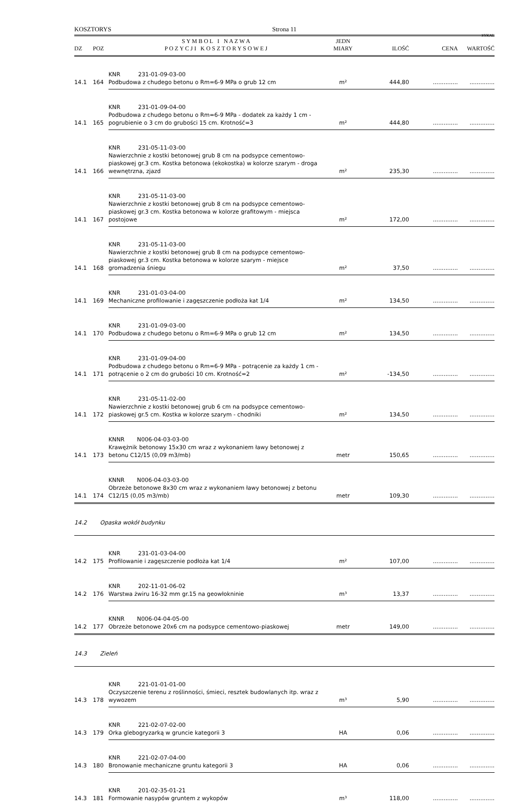KOSZTORYS Strona 11
SYKAL
| DZ | POZ | S Y M B O L I N A Z W A P O Z Y C J I K O S Z T O R Y S O W E J | JEDN MIARY | ILOŚĆ | CENA | WARTOŚĆ |
| --- | --- | --- | --- | --- | --- | --- |
| 14.1 | 164 | KNR 231-01-09-03-00 Podbudowa z chudego betonu o Rm=6-9 MPa o grub 12 cm | m² | 444,80 | .............. | .............. |
| 14.1 | 165 | KNR 231-01-09-04-00 Podbudowa z chudego betonu o Rm=6-9 MPa - dodatek za każdy 1 cm - pogrubienie o 3 cm do grubości 15 cm. Krotność=3 | m² | 444,80 | .............. | .............. |
| 14.1 | 166 | KNR 231-05-11-03-00 Nawierzchnie z kostki betonowej grub 8 cm na podsypce cementowo-piaskowej gr.3 cm. Kostka betonowa (ekokostka) w kolorze szarym - droga wewnętrzna, zjazd | m² | 235,30 | .............. | .............. |
| 14.1 | 167 | KNR 231-05-11-03-00 Nawierzchnie z kostki betonowej grub 8 cm na podsypce cementowo-piaskowej gr.3 cm. Kostka betonowa w kolorze grafitowym - miejsca postojowe | m² | 172,00 | .............. | .............. |
| 14.1 | 168 | KNR 231-05-11-03-00 Nawierzchnie z kostki betonowej grub 8 cm na podsypce cementowo-piaskowej gr.3 cm. Kostka betonowa w kolorze szarym - miejsce gromadzenia śniegu | m² | 37,50 | .............. | .............. |
| 14.1 | 169 | KNR 231-01-03-04-00 Mechaniczne profilowanie i zagęszczenie podłoża kat 1/4 | m² | 134,50 | .............. | .............. |
| 14.1 | 170 | KNR 231-01-09-03-00 Podbudowa z chudego betonu o Rm=6-9 MPa o grub 12 cm | m² | 134,50 | .............. | .............. |
| 14.1 | 171 | KNR 231-01-09-04-00 Podbudowa z chudego betonu o Rm=6-9 MPa - potrącenie za każdy 1 cm - potrącenie o 2 cm do grubości 10 cm. Krotność=2 | m² | -134,50 | .............. | .............. |
| 14.1 | 172 | KNR 231-05-11-02-00 Nawierzchnie z kostki betonowej grub 6 cm na podsypce cementowo-piaskowej gr.5 cm. Kostka w kolorze szarym - chodniki | m² | 134,50 | .............. | .............. |
| 14.1 | 173 | KNNR N006-04-03-03-00 Krawężnik betonowy 15x30 cm wraz z wykonaniem ławy betonowej z betonu C12/15 (0,09 m3/mb) | metr | 150,65 | .............. | .............. |
| 14.1 | 174 | KNNR N006-04-03-03-00 Obrzeże betonowe 8x30 cm wraz z wykonaniem ławy betonowej z betonu C12/15 (0,05 m3/mb) | metr | 109,30 | .............. | .............. |
| 14.2 | Opaska wokół budynku | | | | | |
| 14.2 | 175 | KNR 231-01-03-04-00 Profilowanie i zagęszczenie podłoża kat 1/4 | m² | 107,00 | .............. | .............. |
| 14.2 | 176 | KNR 202-11-01-06-02 Warstwa żwiru 16-32 mm gr.15 na geowłokninie | m³ | 13,37 | .............. | .............. |
| 14.2 | 177 | KNNR N006-04-04-05-00 Obrzeże betonowe 20x6 cm na podsypce cementowo-piaskowej | metr | 149,00 | .............. | .............. |
| 14.3 | Zieleń | | | | | |
| 14.3 | 178 | KNR 221-01-01-01-00 Oczyszczenie terenu z roślinności, śmieci, resztek budowlanych itp. wraz z wywozem | m³ | 5,90 | .............. | .............. |
| 14.3 | 179 | KNR 221-02-07-02-00 Orka glebogryzarką w gruncie kategorii 3 | HA | 0,06 | .............. | .............. |
| 14.3 | 180 | KNR 221-02-07-04-00 Bronowanie mechaniczne gruntu kategorii 3 | HA | 0,06 | .............. | .............. |
| 14.3 | 181 | KNR 201-02-35-01-21 Formowanie nasypów gruntem z wykopów | m³ | 118,00 | .............. | .............. |